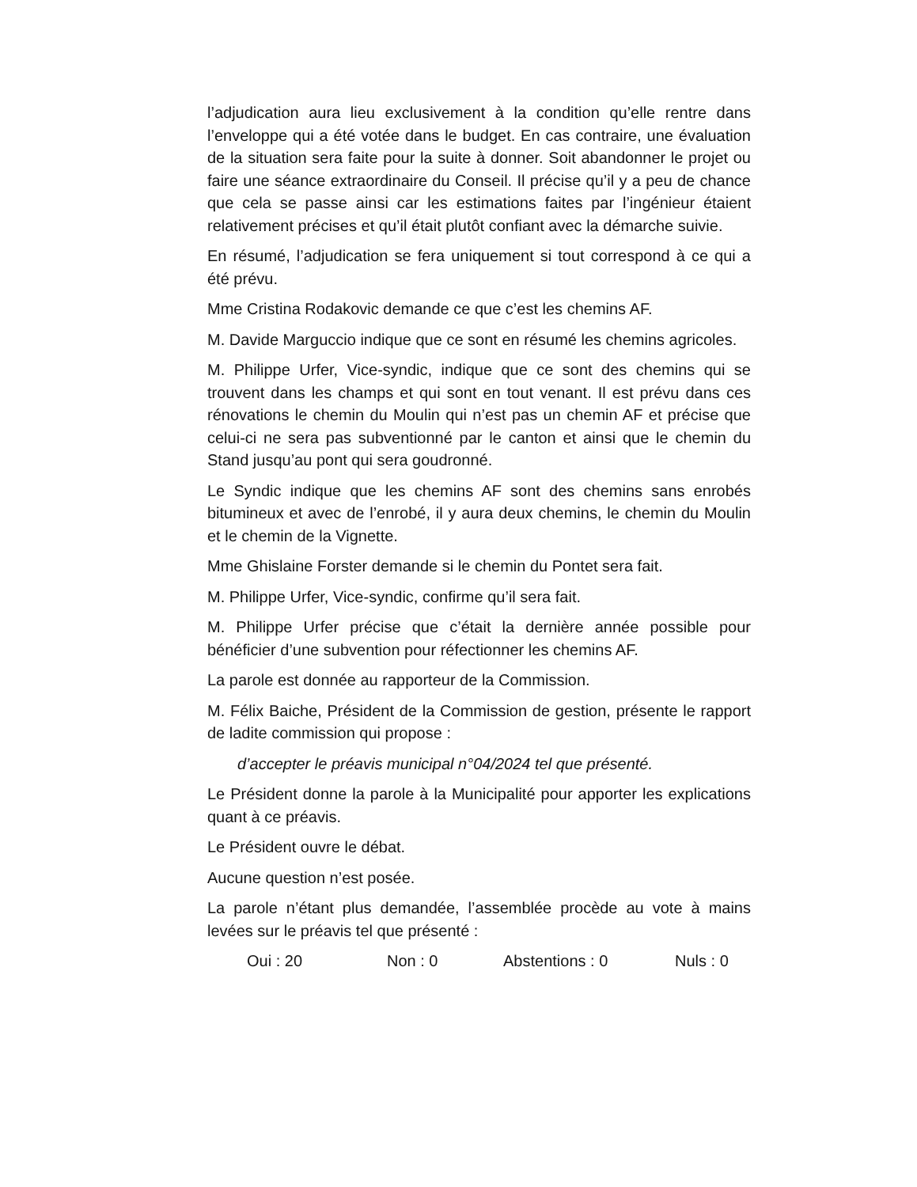l’adjudication aura lieu exclusivement à la condition qu’elle rentre dans l’enveloppe qui a été votée dans le budget. En cas contraire, une évaluation de la situation sera faite pour la suite à donner. Soit abandonner le projet ou faire une séance extraordinaire du Conseil. Il précise qu’il y a peu de chance que cela se passe ainsi car les estimations faites par l’ingénieur étaient relativement précises et qu’il était plutôt confiant avec la démarche suivie.
En résumé, l’adjudication se fera uniquement si tout correspond à ce qui a été prévu.
Mme Cristina Rodakovic demande ce que c’est les chemins AF.
M. Davide Marguccio indique que ce sont en résumé les chemins agricoles.
M. Philippe Urfer, Vice-syndic, indique que ce sont des chemins qui se trouvent dans les champs et qui sont en tout venant. Il est prévu dans ces rénovations le chemin du Moulin qui n’est pas un chemin AF et précise que celui-ci ne sera pas subventionné par le canton et ainsi que le chemin du Stand jusqu’au pont qui sera goudronné.
Le Syndic indique que les chemins AF sont des chemins sans enrobés bitumineux et avec de l’enrobé, il y aura deux chemins, le chemin du Moulin et le chemin de la Vignette.
Mme Ghislaine Forster demande si le chemin du Pontet sera fait.
M. Philippe Urfer, Vice-syndic, confirme qu’il sera fait.
M. Philippe Urfer précise que c’était la dernière année possible pour bénéficier d’une subvention pour réfectionner les chemins AF.
La parole est donnée au rapporteur de la Commission.
M. Félix Baiche, Président de la Commission de gestion, présente le rapport de ladite commission qui propose :
d’accepter le préavis municipal n°04/2024 tel que présenté.
Le Président donne la parole à la Municipalité pour apporter les explications quant à ce préavis.
Le Président ouvre le débat.
Aucune question n’est posée.
La parole n’étant plus demandée, l’assemblée procède au vote à mains levées sur le préavis tel que présenté :
Oui : 20 Non : 0 Abstentions : 0 Nuls : 0